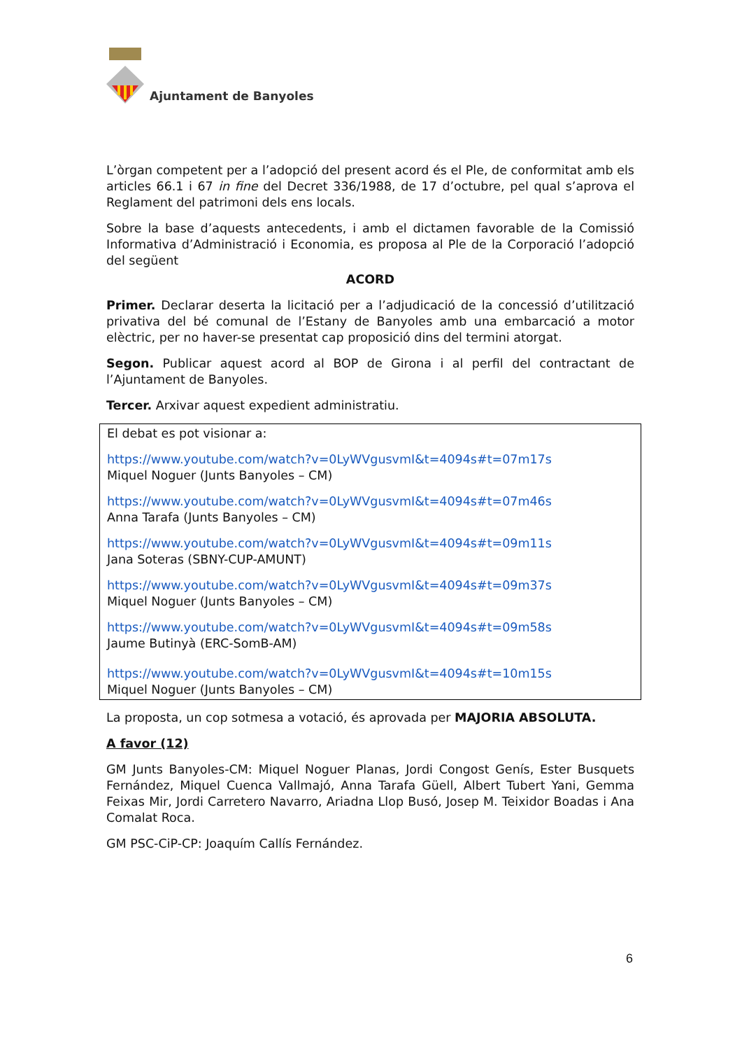Ajuntament de Banyoles
L’òrgan competent per a l’adopció del present acord és el Ple, de conformitat amb els articles 66.1 i 67 in fine del Decret 336/1988, de 17 d’octubre, pel qual s’aprova el Reglament del patrimoni dels ens locals.
Sobre la base d’aquests antecedents, i amb el dictamen favorable de la Comissió Informativa d’Administració i Economia, es proposa al Ple de la Corporació l’adopció del següent
ACORD
Primer. Declarar deserta la licitació per a l’adjudicació de la concessió d’utilització privativa del bé comunal de l’Estany de Banyoles amb una embarcació a motor elèctric, per no haver-se presentat cap proposició dins del termini atorgat.
Segon. Publicar aquest acord al BOP de Girona i al perfil del contractant de l’Ajuntament de Banyoles.
Tercer. Arxivar aquest expedient administratiu.
El debat es pot visionar a:
https://www.youtube.com/watch?v=0LyWVgusvmI&t=4094s#t=07m17s
Miquel Noguer (Junts Banyoles – CM)
https://www.youtube.com/watch?v=0LyWVgusvmI&t=4094s#t=07m46s
Anna Tarafa (Junts Banyoles – CM)
https://www.youtube.com/watch?v=0LyWVgusvmI&t=4094s#t=09m11s
Jana Soteras (SBNY-CUP-AMUNT)
https://www.youtube.com/watch?v=0LyWVgusvmI&t=4094s#t=09m37s
Miquel Noguer (Junts Banyoles – CM)
https://www.youtube.com/watch?v=0LyWVgusvmI&t=4094s#t=09m58s
Jaume Butinyà (ERC-SomB-AM)
https://www.youtube.com/watch?v=0LyWVgusvmI&t=4094s#t=10m15s
Miquel Noguer (Junts Banyoles – CM)
La proposta, un cop sotmesa a votació, és aprovada per MAJORIA ABSOLUTA.
A favor (12)
GM Junts Banyoles-CM: Miquel Noguer Planas, Jordi Congost Genís, Ester Busquets Fernández, Miquel Cuenca Vallmajó, Anna Tarafa Güell, Albert Tubert Yani, Gemma Feixas Mir, Jordi Carretero Navarro, Ariadna Llop Busó, Josep M. Teixidor Boadas i Ana Comalat Roca.
GM PSC-CiP-CP: Joaquím Callís Fernández.
6